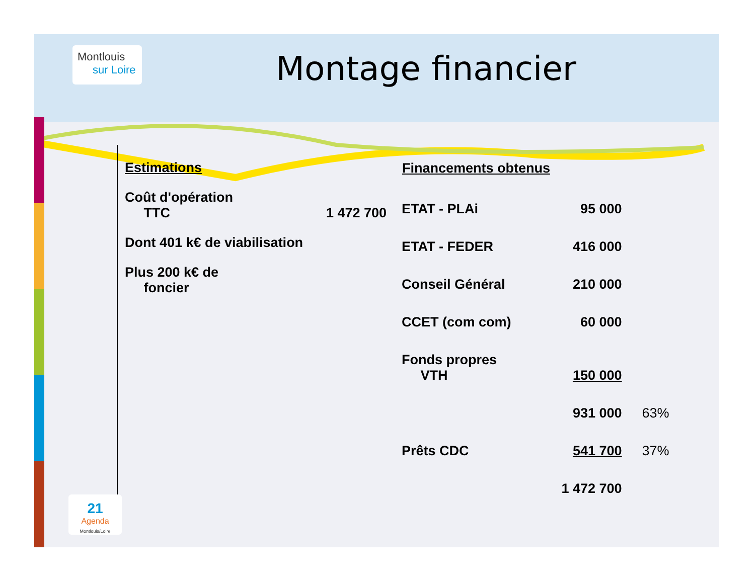Montlouis
sur Loire
Montage financier
Estimations
Coût d'opération
TTC 1 472 700
Dont 401 k€ de viabilisation
Plus 200 k€ de
foncier
| Financements obtenus | | |
| --- | --- | --- |
| ETAT - PLAi | 95 000 | |
| ETAT - FEDER | 416 000 | |
| Conseil Général | 210 000 | |
| CCET (com com) | 60 000 | |
| Fonds propres VTH | 150 000 | |
| | 931 000 | 63% |
| Prêts CDC | 541 700 | 37% |
| | 1 472 700 | |
21
Agenda
Montlouis/Loire